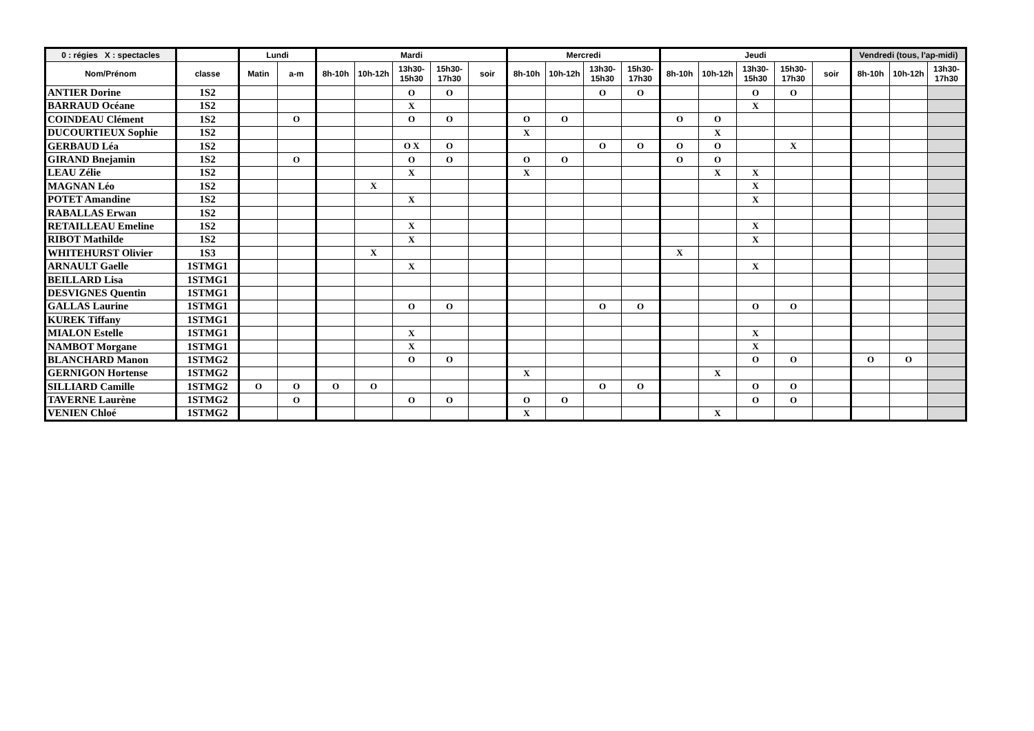| 0 : régies X : spectacles | | Lundi | | Mardi | | | | | Mercredi | | | | Jeudi | | | | | Vendredi (tous, l'ap-midi) | | |
| --- | --- | --- | --- | --- | --- | --- | --- | --- | --- | --- | --- | --- | --- | --- | --- | --- | --- | --- | --- | --- |
| Nom/Prénom | classe | Matin | a-m | 8h-10h | 10h-12h | 13h30- 15h30 | 15h30- 17h30 | soir | 8h-10h | 10h-12h | 13h30- 15h30 | 15h30- 17h30 | 8h-10h | 10h-12h | 13h30- 15h30 | 15h30- 17h30 | soir | 8h-10h | 10h-12h | 13h30- 17h30 |
| ANTIER Dorine | 1S2 | | | | | O | O | | | | O | O | | | O | O | | | | |
| BARRAUD Océane | 1S2 | | | | | X | | | | | | | | | X | | | | | |
| COINDEAU Clément | 1S2 | | O | | | O | O | | O | O | | | O | O | | | | | | |
| DUCOURTIEUX Sophie | 1S2 | | | | | | | | X | | | | | X | | | | | | |
| GERBAUD Léa | 1S2 | | | | | O X | O | | | | O | O | O | O | | X | | | | |
| GIRAND Bnejamin | 1S2 | | O | | | O | O | | O | O | | | O | O | | | | | | |
| LEAU Zélie | 1S2 | | | | | X | | | X | | | | | X | X | | | | | |
| MAGNAN Léo | 1S2 | | | | X | | | | | | | | | | X | | | | | |
| POTET Amandine | 1S2 | | | | | X | | | | | | | | | X | | | | | |
| RABALLAS Erwan | 1S2 | | | | | | | | | | | | | | | | | | | |
| RETAILLEAU Emeline | 1S2 | | | | | X | | | | | | | | | X | | | | | |
| RIBOT Mathilde | 1S2 | | | | | X | | | | | | | | | X | | | | | |
| WHITEHURST Olivier | 1S3 | | | | X | | | | | | | | X | | | | | | | |
| ARNAULT Gaelle | 1STMG1 | | | | | X | | | | | | | | | X | | | | | |
| BEILLARD Lisa | 1STMG1 | | | | | | | | | | | | | | | | | | | |
| DESVIGNES Quentin | 1STMG1 | | | | | | | | | | | | | | | | | | | |
| GALLAS Laurine | 1STMG1 | | | | | O | O | | | | O | O | | | O | O | | | | |
| KUREK Tiffany | 1STMG1 | | | | | | | | | | | | | | | | | | | |
| MIALON Estelle | 1STMG1 | | | | | X | | | | | | | | | X | | | | | |
| NAMBOT Morgane | 1STMG1 | | | | | X | | | | | | | | | X | | | | | |
| BLANCHARD Manon | 1STMG2 | | | | | O | O | | | | | | | | O | O | | O | O | |
| GERNIGON Hortense | 1STMG2 | | | | | | | | X | | | | | X | | | | | | |
| SILLIARD Camille | 1STMG2 | O | O | O | O | | | | | | O | O | | | O | O | | | | |
| TAVERNE Laurène | 1STMG2 | | O | | | O | O | | O | O | | | | | O | O | | | | |
| VENIEN Chloé | 1STMG2 | | | | | | | | X | | | | | X | | | | | | |